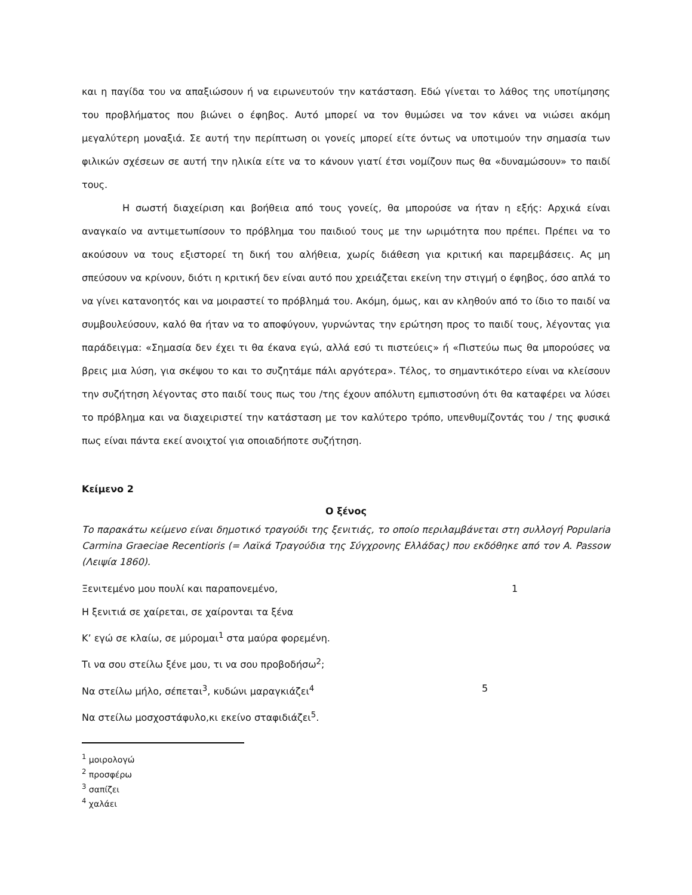και η παγίδα του να απαξιώσουν ή να ειρωνευτούν την κατάσταση. Εδώ γίνεται το λάθος της υποτίμησης του προβλήματος που βιώνει ο έφηβος. Αυτό μπορεί να τον θυμώσει να τον κάνει να νιώσει ακόμη μεγαλύτερη μοναξιά. Σε αυτή την περίπτωση οι γονείς μπορεί είτε όντως να υποτιμούν την σημασία των φιλικών σχέσεων σε αυτή την ηλικία είτε να το κάνουν γιατί έτσι νομίζουν πως θα «δυναμώσουν» το παιδί τους.
Η σωστή διαχείριση και βοήθεια από τους γονείς, θα μπορούσε να ήταν η εξής: Αρχικά είναι αναγκαίο να αντιμετωπίσουν το πρόβλημα του παιδιού τους με την ωριμότητα που πρέπει. Πρέπει να το ακούσουν να τους εξιστορεί τη δική του αλήθεια, χωρίς διάθεση για κριτική και παρεμβάσεις. Ας μη σπεύσουν να κρίνουν, διότι η κριτική δεν είναι αυτό που χρειάζεται εκείνη την στιγμή ο έφηβος, όσο απλά το να γίνει κατανοητός και να μοιραστεί το πρόβλημά του. Ακόμη, όμως, και αν κληθούν από το ίδιο το παιδί να συμβουλεύσουν, καλό θα ήταν να το αποφύγουν, γυρνώντας την ερώτηση προς το παιδί τους, λέγοντας για παράδειγμα: «Σημασία δεν έχει τι θα έκανα εγώ, αλλά εσύ τι πιστεύεις» ή «Πιστεύω πως θα μπορούσες να βρεις μια λύση, για σκέψου το και το συζητάμε πάλι αργότερα». Τέλος, το σημαντικότερο είναι να κλείσουν την συζήτηση λέγοντας στο παιδί τους πως του /της έχουν απόλυτη εμπιστοσύνη ότι θα καταφέρει να λύσει το πρόβλημα και να διαχειριστεί την κατάσταση με τον καλύτερο τρόπο, υπενθυμίζοντάς του / της φυσικά πως είναι πάντα εκεί ανοιχτοί για οποιαδήποτε συζήτηση.
Κείμενο 2
Ο ξένος
Το παρακάτω κείμενο είναι δημοτικό τραγούδι της ξενιτιάς, το οποίο περιλαμβάνεται στη συλλογή Popularia Carmina Graeciae Recentioris (= Λαϊκά Τραγούδια της Σύγχρονης Ελλάδας) που εκδόθηκε από τον A. Passow (Λειψία 1860).
Ξενιτεμένο μου πουλί και παραπονεμένο, 1
Η ξενιτιά σε χαίρεται, σε χαίρονται τα ξένα
Κ’ εγώ σε κλαίω, σε μύρομαι<sup>1</sup> στα μαύρα φορεμένη.
Τι να σου στείλω ξένε μου, τι να σου προβοδήσω<sup>2</sup>;
Να στείλω μήλο, σέπεται<sup>3</sup>, κυδώνι μαραγκιάζει<sup>4</sup> 5
Να στείλω μοσχοστάφυλο,κι εκείνο σταφιδιάζει<sup>5</sup>.
<sup>1</sup> μοιρολογώ
<sup>2</sup> προσφέρω
<sup>3</sup> σαπίζει
<sup>4</sup> χαλάει